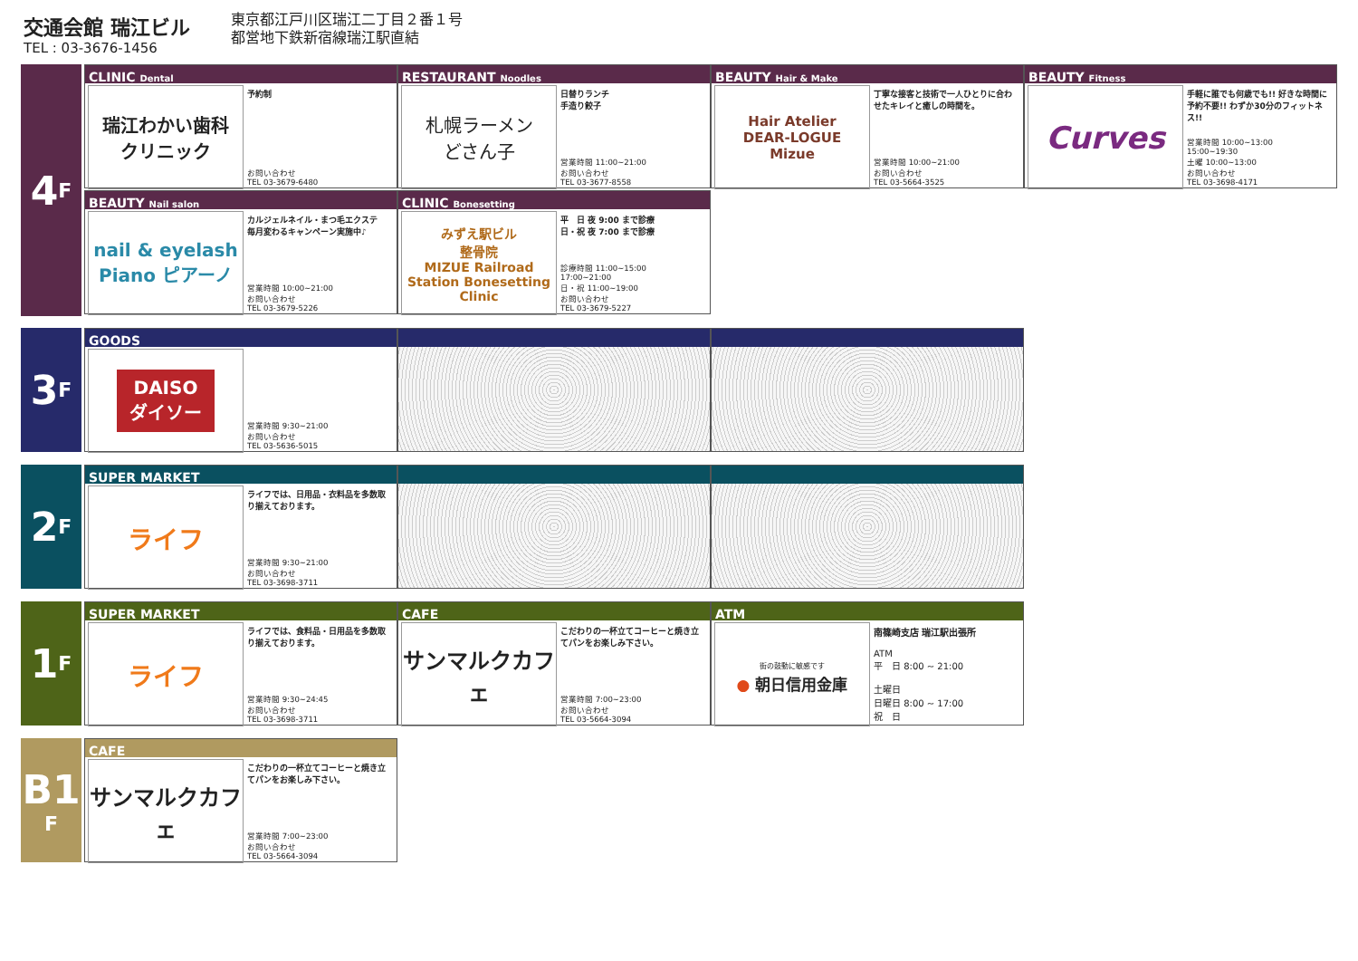交通会館 瑞江ビル
TEL : 03-3676-1456
東京都江戸川区瑞江二丁目２番１号
都営地下鉄新宿線瑞江駅直結
4 F
CLINIC Dental
瑞江わかい歯科
クリニック
予約制
お問い合わせ
TEL 03-3679-6480
RESTAURANT Noodles
札幌ラーメン
どさん子
日替りランチ
手造り餃子
営業時間 11:00~21:00
お問い合わせ
TEL 03-3677-8558
BEAUTY Hair & Make
Hair Atelier
DEAR-LOGUE
Mizue
丁寧な接客と技術で一人ひとりに合わせたキレイと癒しの時間を。
営業時間 10:00~21:00
お問い合わせ
TEL 03-5664-3525
BEAUTY Fitness
Curves
手軽に誰でも何歳でも!! 好きな時間に予約不要!! わずか30分のフィットネス!!
営業時間 10:00~13:00
15:00~19:30
土曜 10:00~13:00
お問い合わせ
TEL 03-3698-4171
BEAUTY Nail salon
nail & eyelash
Piano ピアーノ
カルジェルネイル・まつ毛エクステ
毎月変わるキャンペーン実施中♪
営業時間 10:00~21:00
お問い合わせ
TEL 03-3679-5226
CLINIC Bonesetting
みずえ駅ビル
整骨院
MIZUE Railroad Station Bonesetting Clinic
平　日 夜 9:00 まで診療
日・祝 夜 7:00 まで診療
診療時間 11:00~15:00
17:00~21:00
日・祝 11:00~19:00
お問い合わせ
TEL 03-3679-5227
3 F
GOODS
DAISO
ダイソー
営業時間 9:30~21:00
お問い合わせ
TEL 03-5636-5015
2 F
SUPER MARKET
ライフ
ライフでは、日用品・衣料品を多数取り揃えております。
営業時間 9:30~21:00
お問い合わせ
TEL 03-3698-3711
1 F
SUPER MARKET
ライフ
ライフでは、食料品・日用品を多数取り揃えております。
営業時間 9:30~24:45
お問い合わせ
TEL 03-3698-3711
CAFE
サンマルクカフェ
こだわりの一杯立てコーヒーと焼き立てパンをお楽しみ下さい。
営業時間 7:00~23:00
お問い合わせ
TEL 03-5664-3094
ATM
街の鼓動に敏感です
● 朝日信用金庫
南篠崎支店 瑞江駅出張所
ATM
平　日 8:00 ~ 21:00
土曜日
日曜日 8:00 ~ 17:00
祝　日
B1
F
CAFE
サンマルクカフェ
こだわりの一杯立てコーヒーと焼き立てパンをお楽しみ下さい。
営業時間 7:00~23:00
お問い合わせ
TEL 03-5664-3094